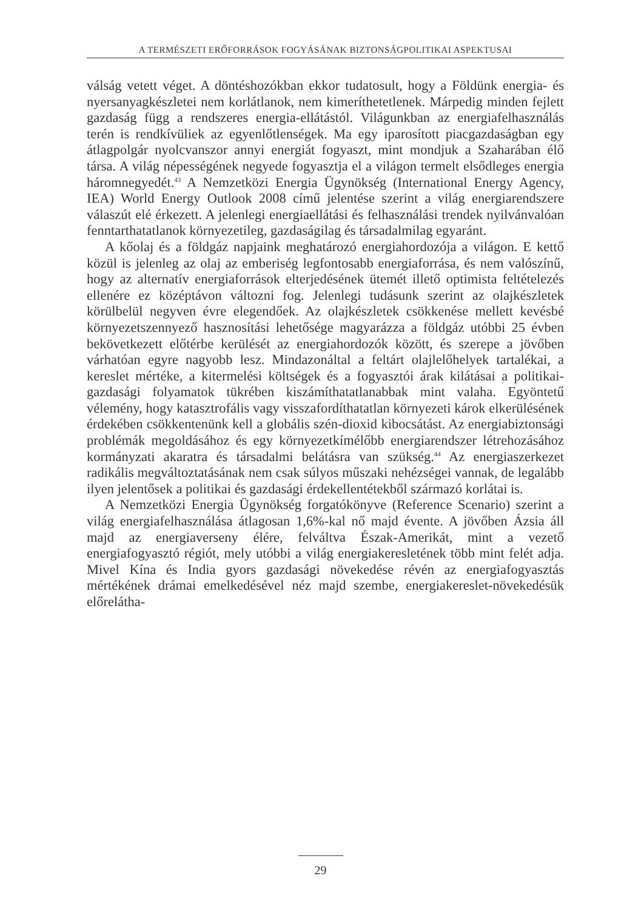A TERMÉSZETI ERŐFORRÁSOK FOGYÁSÁNAK BIZTONSÁGPOLITIKAI ASPEKTUSAI
válság vetett véget. A döntéshozókban ekkor tudatosult, hogy a Földünk energia- és nyersanyagkészletei nem korlátlanok, nem kimeríthetetlenek. Márpedig minden fejlett gazdaság függ a rendszeres energia-ellátástól. Világunkban az energiafelhasználás terén is rendkívüliek az egyenlőtlenségek. Ma egy iparosított piacgazdaságban egy átlagpolgár nyolcvanszor annyi energiát fogyaszt, mint mondjuk a Szaharában élő társa. A világ népességének negyede fogyasztja el a világon termelt elsődleges energia háromnegyedét.<sup>43</sup> A Nemzetközi Energia Ügynökség (International Energy Agency, IEA) World Energy Outlook 2008 című jelentése szerint a világ energiarendszere válaszút elé érkezett. A jelenlegi energiaellátási és felhasználási trendek nyilvánvalóan fenntarthatatlanok környezetileg, gazdaságilag és társadalmilag egyaránt.
A kőolaj és a földgáz napjaink meghatározó energiahordozója a világon. E kettő közül is jelenleg az olaj az emberiség legfontosabb energiaforrása, és nem valószínű, hogy az alternatív energiaforrások elterjedésének ütemét illető optimista feltételezés ellenére ez középtávon változni fog. Jelenlegi tudásunk szerint az olajkészletek körülbelül negyven évre elegendőek. Az olajkészletek csökkenése mellett kevésbé környezetszennyező hasznosítási lehetősége magyarázza a földgáz utóbbi 25 évben bekövetkezett előtérbe kerülését az energiahordozók között, és szerepe a jövőben várhatóan egyre nagyobb lesz. Mindazonáltal a feltárt olajlelőhelyek tartalékai, a kereslet mértéke, a kitermelési költségek és a fogyasztói árak kilátásai a politikai-gazdasági folyamatok tükrében kiszámíthatatlanabbak mint valaha. Egyöntetű vélemény, hogy katasztrofális vagy visszafordíthatatlan környezeti károk elkerülésének érdekében csökkentenünk kell a globális szén-dioxid kibocsátást. Az energiabiztonsági problémák megoldásához és egy környezetkímélőbb energiarendszer létrehozásához kormányzati akaratra és társadalmi belátásra van szükség.<sup>44</sup> Az energiaszerkezet radikális megváltoztatásának nem csak súlyos műszaki nehézségei vannak, de legalább ilyen jelentősek a politikai és gazdasági érdekellentétekből származó korlátai is.
A Nemzetközi Energia Ügynökség forgatókönyve (Reference Scenario) szerint a világ energiafelhasználása átlagosan 1,6%-kal nő majd évente. A jövőben Ázsia áll majd az energiaverseny élére, felváltva Észak-Amerikát, mint a vezető energiafogyasztó régiót, mely utóbbi a világ energiakeresletének több mint felét adja. Mivel Kína és India gyors gazdasági növekedése révén az energiafogyasztás mértékének drámai emelkedésével néz majd szembe, energiakereslet-növekedésük előrelátha-
29